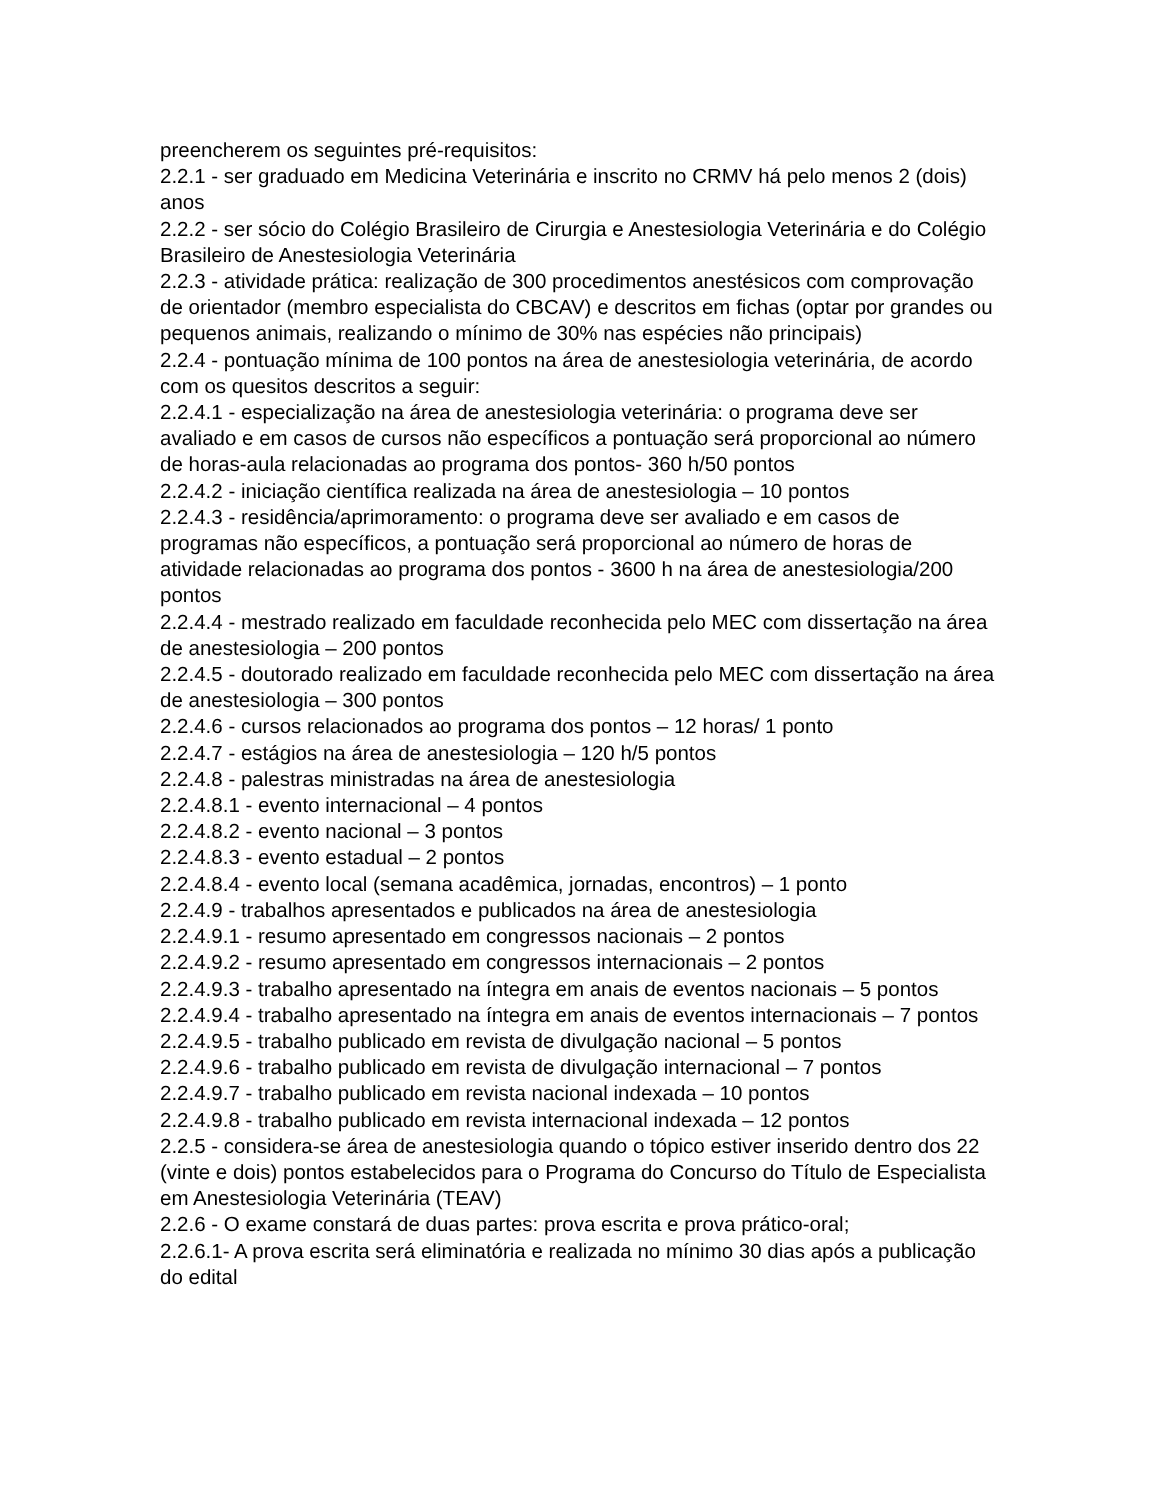preencherem os seguintes pré-requisitos:
2.2.1 - ser graduado em Medicina Veterinária e inscrito no CRMV há pelo menos 2 (dois) anos
2.2.2 - ser sócio do Colégio Brasileiro de Cirurgia e Anestesiologia Veterinária e do Colégio Brasileiro de Anestesiologia Veterinária
2.2.3 - atividade prática: realização de 300 procedimentos anestésicos com comprovação de orientador (membro especialista do CBCAV) e descritos em fichas (optar por grandes ou pequenos animais, realizando o mínimo de 30% nas espécies não principais)
2.2.4 - pontuação mínima de 100 pontos na área de anestesiologia veterinária, de acordo com os quesitos descritos a seguir:
2.2.4.1 - especialização na área de anestesiologia veterinária: o programa deve ser avaliado e em casos de cursos não específicos a pontuação será proporcional ao número de horas-aula relacionadas ao programa dos pontos- 360 h/50 pontos
2.2.4.2 - iniciação científica realizada na área de anestesiologia – 10 pontos
2.2.4.3 - residência/aprimoramento: o programa deve ser avaliado e em casos de programas não específicos, a pontuação será proporcional ao número de horas de atividade relacionadas ao programa dos pontos - 3600 h na área de anestesiologia/200 pontos
2.2.4.4 - mestrado realizado em faculdade reconhecida pelo MEC com dissertação na área de anestesiologia – 200 pontos
2.2.4.5 - doutorado realizado em faculdade reconhecida pelo MEC com dissertação na área de anestesiologia – 300 pontos
2.2.4.6 - cursos relacionados ao programa dos pontos – 12 horas/ 1 ponto
2.2.4.7 - estágios na área de anestesiologia – 120 h/5 pontos
2.2.4.8 - palestras ministradas na área de anestesiologia
2.2.4.8.1 - evento internacional – 4 pontos
2.2.4.8.2 - evento nacional – 3 pontos
2.2.4.8.3 - evento estadual – 2 pontos
2.2.4.8.4 - evento local (semana acadêmica, jornadas, encontros) – 1 ponto
2.2.4.9 - trabalhos apresentados e publicados na área de anestesiologia
2.2.4.9.1 - resumo apresentado em congressos nacionais – 2 pontos
2.2.4.9.2 - resumo apresentado em congressos internacionais – 2 pontos
2.2.4.9.3 - trabalho apresentado na íntegra em anais de eventos nacionais – 5 pontos
2.2.4.9.4 - trabalho apresentado na íntegra em anais de eventos internacionais – 7 pontos
2.2.4.9.5 - trabalho publicado em revista de divulgação nacional – 5 pontos
2.2.4.9.6 - trabalho publicado em revista de divulgação internacional – 7 pontos
2.2.4.9.7 - trabalho publicado em revista nacional indexada – 10 pontos
2.2.4.9.8 - trabalho publicado em revista internacional indexada – 12 pontos
2.2.5 - considera-se área de anestesiologia quando o tópico estiver inserido dentro dos 22 (vinte e dois) pontos estabelecidos para o Programa do Concurso do Título de Especialista em Anestesiologia Veterinária (TEAV)
2.2.6 - O exame constará de duas partes: prova escrita e prova prático-oral;
2.2.6.1- A prova escrita será eliminatória e realizada no mínimo 30 dias após a publicação do edital